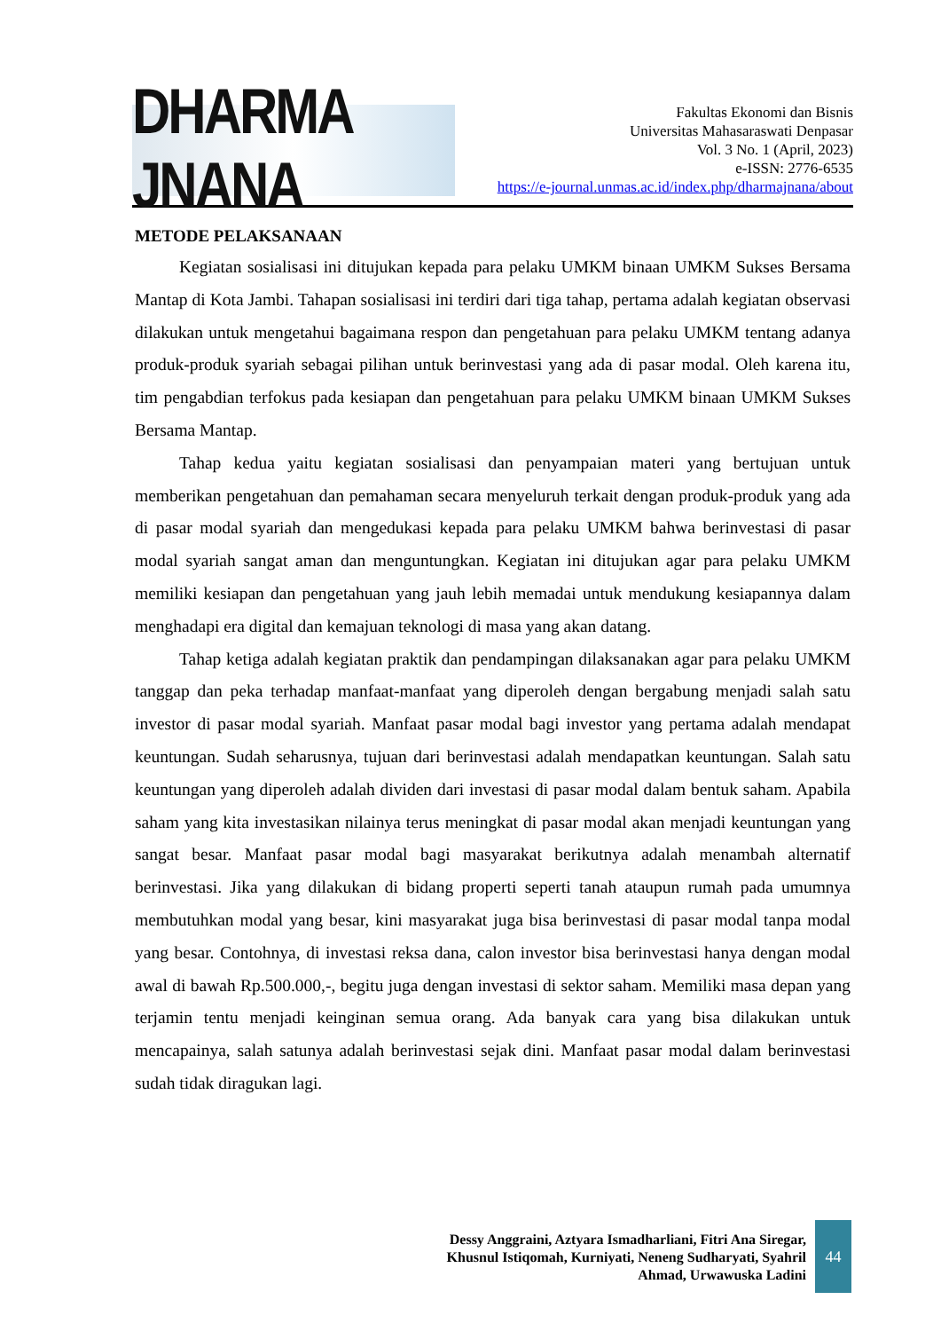DHARMA JNANA
Fakultas Ekonomi dan Bisnis
Universitas Mahasaraswati Denpasar
Vol. 3 No. 1 (April, 2023)
e-ISSN: 2776-6535
https://e-journal.unmas.ac.id/index.php/dharmajnana/about
METODE PELAKSANAAN
Kegiatan sosialisasi ini ditujukan kepada para pelaku UMKM binaan UMKM Sukses Bersama Mantap di Kota Jambi. Tahapan sosialisasi ini terdiri dari tiga tahap, pertama adalah kegiatan observasi dilakukan untuk mengetahui bagaimana respon dan pengetahuan para pelaku UMKM tentang adanya produk-produk syariah sebagai pilihan untuk berinvestasi yang ada di pasar modal. Oleh karena itu, tim pengabdian terfokus pada kesiapan dan pengetahuan para pelaku UMKM binaan UMKM Sukses Bersama Mantap.
Tahap kedua yaitu kegiatan sosialisasi dan penyampaian materi yang bertujuan untuk memberikan pengetahuan dan pemahaman secara menyeluruh terkait dengan produk-produk yang ada di pasar modal syariah dan mengedukasi kepada para pelaku UMKM bahwa berinvestasi di pasar modal syariah sangat aman dan menguntungkan. Kegiatan ini ditujukan agar para pelaku UMKM memiliki kesiapan dan pengetahuan yang jauh lebih memadai untuk mendukung kesiapannya dalam menghadapi era digital dan kemajuan teknologi di masa yang akan datang.
Tahap ketiga adalah kegiatan praktik dan pendampingan dilaksanakan agar para pelaku UMKM tanggap dan peka terhadap manfaat-manfaat yang diperoleh dengan bergabung menjadi salah satu investor di pasar modal syariah. Manfaat pasar modal bagi investor yang pertama adalah mendapat keuntungan. Sudah seharusnya, tujuan dari berinvestasi adalah mendapatkan keuntungan. Salah satu keuntungan yang diperoleh adalah dividen dari investasi di pasar modal dalam bentuk saham. Apabila saham yang kita investasikan nilainya terus meningkat di pasar modal akan menjadi keuntungan yang sangat besar. Manfaat pasar modal bagi masyarakat berikutnya adalah menambah alternatif berinvestasi. Jika yang dilakukan di bidang properti seperti tanah ataupun rumah pada umumnya membutuhkan modal yang besar, kini masyarakat juga bisa berinvestasi di pasar modal tanpa modal yang besar. Contohnya, di investasi reksa dana, calon investor bisa berinvestasi hanya dengan modal awal di bawah Rp.500.000,-, begitu juga dengan investasi di sektor saham. Memiliki masa depan yang terjamin tentu menjadi keinginan semua orang. Ada banyak cara yang bisa dilakukan untuk mencapainya, salah satunya adalah berinvestasi sejak dini. Manfaat pasar modal dalam berinvestasi sudah tidak diragukan lagi.
Dessy Anggraini, Aztyara Ismadharliani, Fitri Ana Siregar,
Khusnul Istiqomah, Kurniyati, Neneng Sudharyati, Syahril
Ahmad, Urwawuska Ladini
44